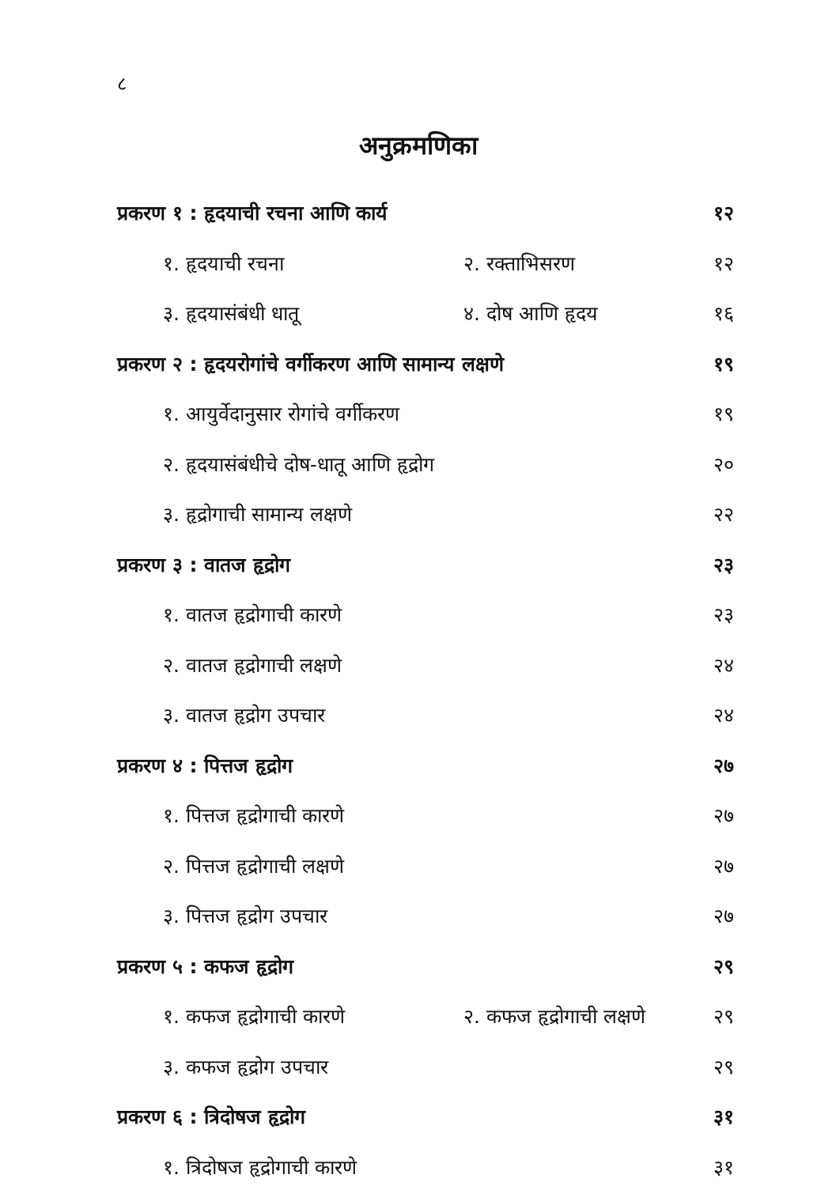८
अनुक्रमणिका
प्रकरण १ : हृदयाची रचना आणि कार्य
१२
१. हृदयाची रचना २. रक्ताभिसरण १२
३. हृदयासंबंधी धातू ४. दोष आणि हृदय
१६
प्रकरण २ : हृदयरोगांचे वर्गीकरण आणि सामान्य लक्षणे
१९
१. आयुर्वेदानुसार रोगांचे वर्गीकरण
१९
२. हृदयासंबंधीचे दोष-धातू आणि हृद्रोग
२०
३. हृद्रोगाची सामान्य लक्षणे २२
प्रकरण ३ : वातज हृद्रोग २३
१. वातज हृद्रोगाची कारणे २३
२. वातज हृद्रोगाची लक्षणे २४
३. वातज हृद्रोग उपचार २४
प्रकरण ४ : पित्तज हृद्रोग २७
१. पित्तज हृद्रोगाची कारणे २७
२. पित्तज हृद्रोगाची लक्षणे २७
३. पित्तज हृद्रोग उपचार २७
प्रकरण ५ : कफज हृद्रोग २९
१. कफज हृद्रोगाची कारणे २. कफज हृद्रोगाची लक्षणे
२९
३. कफज हृद्रोग उपचार २९
प्रकरण ६ : त्रिदोषज हृद्रोग ३१
१. त्रिदोषज हृद्रोगाची कारणे ३१